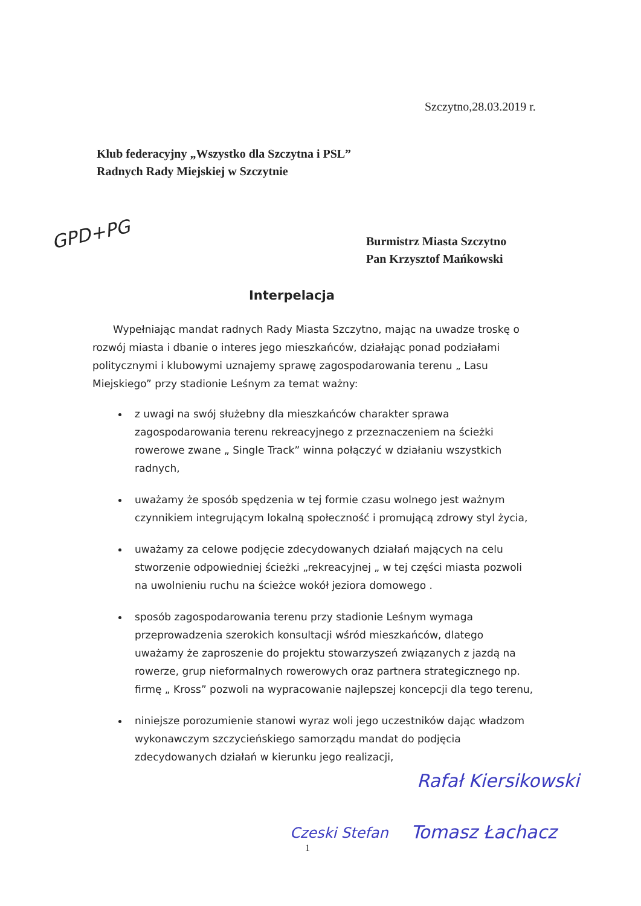Szczytno,28.03.2019 r.
Klub federacyjny „Wszystko dla Szczytna i PSL”
Radnych Rady Miejskiej w Szczytnie
GPD+PG
Burmistrz Miasta Szczytno
Pan Krzysztof Mańkowski
Interpelacja
Wypełniając mandat radnych Rady Miasta Szczytno, mając na uwadze troskę o rozwój miasta i dbanie o interes jego mieszkańców, działając ponad podziałami politycznymi i klubowymi uznajemy sprawę zagospodarowania terenu „ Lasu Miejskiego” przy stadionie Leśnym za temat ważny:
z uwagi na swój służebny dla mieszkańców charakter sprawa zagospodarowania terenu rekreacyjnego z przeznaczeniem na ścieżki rowerowe zwane „ Single Track” winna połączyć w działaniu wszystkich radnych,
uważamy że sposób spędzenia w tej formie czasu wolnego jest ważnym czynnikiem integrującym lokalną społeczność i promującą zdrowy styl życia,
uważamy za celowe podjęcie zdecydowanych działań mających na celu stworzenie odpowiedniej ścieżki „rekreacyjnej „ w tej części miasta pozwoli na uwolnieniu ruchu na ścieżce wokół jeziora domowego .
sposób zagospodarowania terenu przy stadionie Leśnym wymaga przeprowadzenia szerokich konsultacji wśród mieszkańców, dlatego uważamy że zaproszenie do projektu stowarzyszeń związanych z jazdą na rowerze, grup nieformalnych rowerowych oraz partnera strategicznego np. firmę „ Kross” pozwoli na wypracowanie najlepszej koncepcji dla tego terenu,
niniejsze porozumienie stanowi wyraz woli jego uczestników dając władzom wykonawczym szczycieńskiego samorządu mandat do podjęcia zdecydowanych działań w kierunku jego realizacji,
Rafał Kiersikowski
Czeski Stefan Tomasz Łachacz
1